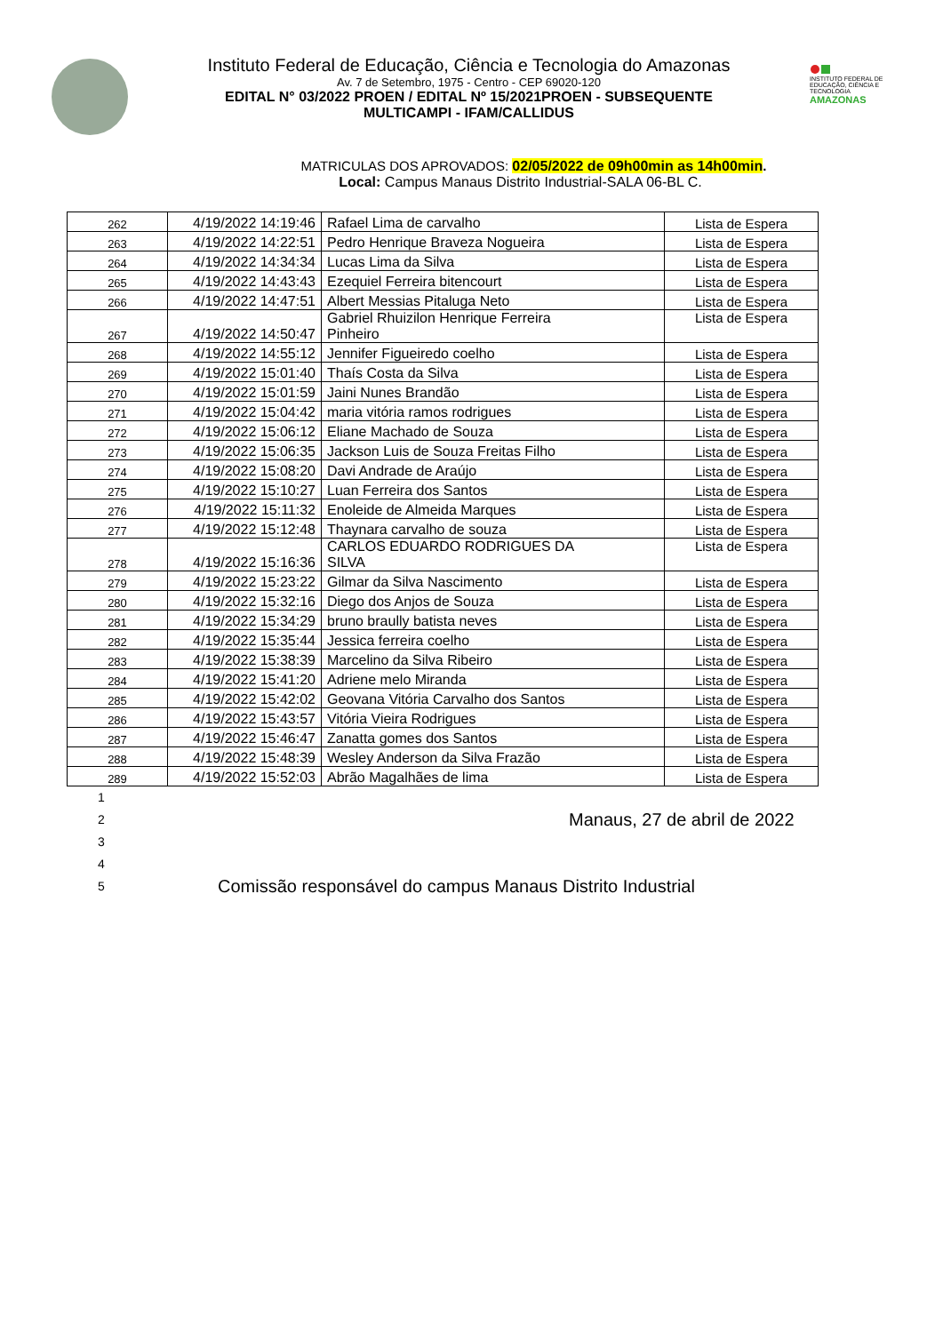Instituto Federal de Educação, Ciência e Tecnologia do Amazonas
Av. 7 de Setembro, 1975 - Centro - CEP 69020-120
EDITAL N° 03/2022 PROEN / EDITAL Nº 15/2021PROEN - SUBSEQUENTE
MULTICAMPI - IFAM/CALLIDUS
INSTITUTO FEDERAL DE EDUCAÇÃO, CIÊNCIA E TECNOLOGIA
AMAZONAS
MATRICULAS DOS APROVADOS: 02/05/2022 de 09h00min as 14h00min.
Local: Campus Manaus Distrito Industrial-SALA 06-BL C.
| 262 | 4/19/2022 14:19:46 | Rafael Lima de carvalho | Lista de Espera |
| 263 | 4/19/2022 14:22:51 | Pedro Henrique Braveza Nogueira | Lista de Espera |
| 264 | 4/19/2022 14:34:34 | Lucas Lima da Silva | Lista de Espera |
| 265 | 4/19/2022 14:43:43 | Ezequiel Ferreira bitencourt | Lista de Espera |
| 266 | 4/19/2022 14:47:51 | Albert Messias Pitaluga Neto | Lista de Espera |
| 267 | 4/19/2022 14:50:47 | Gabriel Rhuizilon Henrique Ferreira Pinheiro | Lista de Espera |
| 268 | 4/19/2022 14:55:12 | Jennifer Figueiredo coelho | Lista de Espera |
| 269 | 4/19/2022 15:01:40 | Thaís Costa da Silva | Lista de Espera |
| 270 | 4/19/2022 15:01:59 | Jaini Nunes Brandão | Lista de Espera |
| 271 | 4/19/2022 15:04:42 | maria vitória ramos rodrigues | Lista de Espera |
| 272 | 4/19/2022 15:06:12 | Eliane Machado de Souza | Lista de Espera |
| 273 | 4/19/2022 15:06:35 | Jackson Luis de Souza Freitas Filho | Lista de Espera |
| 274 | 4/19/2022 15:08:20 | Davi Andrade de Araújo | Lista de Espera |
| 275 | 4/19/2022 15:10:27 | Luan Ferreira dos Santos | Lista de Espera |
| 276 | 4/19/2022 15:11:32 | Enoleide de Almeida Marques | Lista de Espera |
| 277 | 4/19/2022 15:12:48 | Thaynara carvalho de souza | Lista de Espera |
| 278 | 4/19/2022 15:16:36 | CARLOS EDUARDO RODRIGUES DA SILVA | Lista de Espera |
| 279 | 4/19/2022 15:23:22 | Gilmar da Silva Nascimento | Lista de Espera |
| 280 | 4/19/2022 15:32:16 | Diego dos Anjos de Souza | Lista de Espera |
| 281 | 4/19/2022 15:34:29 | bruno braully batista neves | Lista de Espera |
| 282 | 4/19/2022 15:35:44 | Jessica ferreira coelho | Lista de Espera |
| 283 | 4/19/2022 15:38:39 | Marcelino da Silva Ribeiro | Lista de Espera |
| 284 | 4/19/2022 15:41:20 | Adriene melo Miranda | Lista de Espera |
| 285 | 4/19/2022 15:42:02 | Geovana Vitória Carvalho dos Santos | Lista de Espera |
| 286 | 4/19/2022 15:43:57 | Vitória Vieira Rodrigues | Lista de Espera |
| 287 | 4/19/2022 15:46:47 | Zanatta gomes dos Santos | Lista de Espera |
| 288 | 4/19/2022 15:48:39 | Wesley Anderson da Silva Frazão | Lista de Espera |
| 289 | 4/19/2022 15:52:03 | Abrão Magalhães de lima | Lista de Espera |
1
2 Manaus, 27 de abril de 2022
3
4
5 Comissão responsável do campus Manaus Distrito Industrial